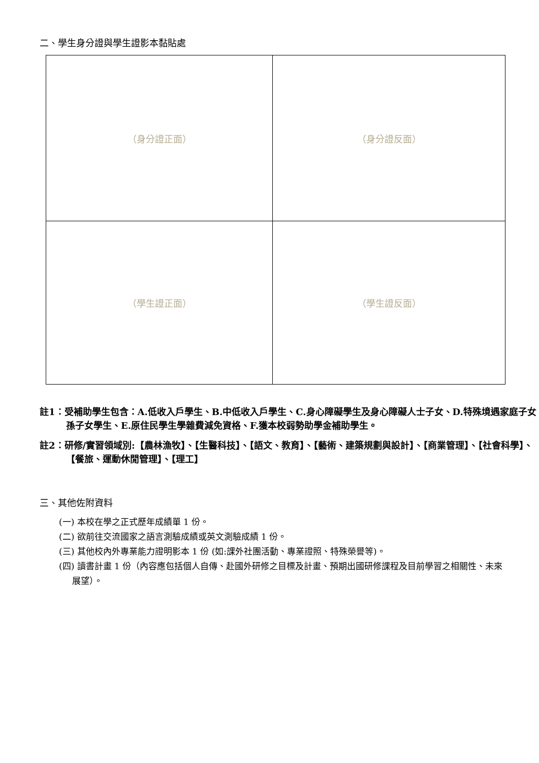二、學生身分證與學生證影本黏貼處
| （身分證正面） | （身分證反面） |
| （學生證正面） | （學生證反面） |
註1：受補助學生包含：A.低收入戶學生、B.中低收入戶學生、C.身心障礙學生及身心障礙人士子女、D.特殊境遇家庭子女孫子女學生、E.原住民學生學雜費減免資格、F.獲本校弱勢助學金補助學生。
註2：研修/實習領域別:【農林漁牧】、【生醫科技】、【語文、教育】、【藝術、建築規劃與設計】、【商業管理】、【社會科學】、【餐旅、運動休閒管理】、【理工】
三、其他佐附資料
(一) 本校在學之正式歷年成績單 1 份。
(二) 欲前往交流國家之語言測驗成績或英文測驗成績 1 份。
(三) 其他校內外專業能力證明影本 1 份 (如:課外社團活動、專業證照、特殊榮譽等)。
(四) 讀書計畫 1 份（內容應包括個人自傳、赴國外研修之目標及計畫、預期出國研修課程及目前學習之相關性、未來展望）。